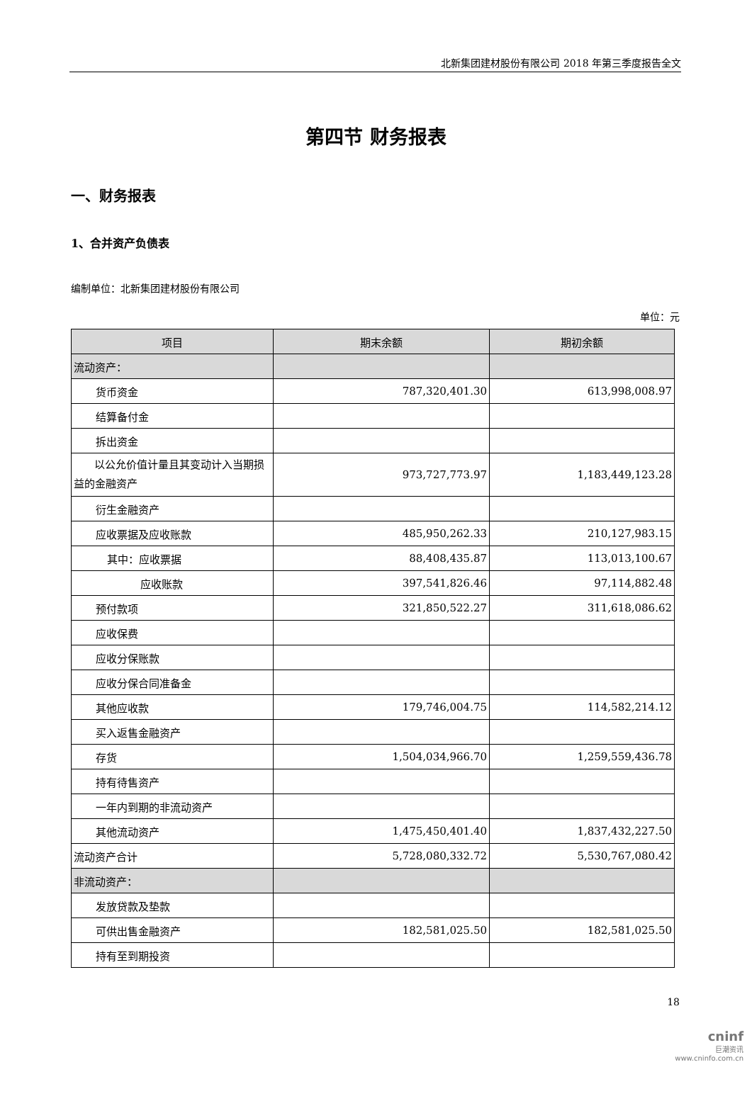北新集团建材股份有限公司 2018 年第三季度报告全文
第四节 财务报表
一、财务报表
1、合并资产负债表
编制单位：北新集团建材股份有限公司
单位：元
| 项目 | 期末余额 | 期初余额 |
| --- | --- | --- |
| 流动资产： | | |
| 货币资金 | 787,320,401.30 | 613,998,008.97 |
| 结算备付金 | | |
| 拆出资金 | | |
| 以公允价值计量且其变动计入当期损益的金融资产 | 973,727,773.97 | 1,183,449,123.28 |
| 衍生金融资产 | | |
| 应收票据及应收账款 | 485,950,262.33 | 210,127,983.15 |
| 其中：应收票据 | 88,408,435.87 | 113,013,100.67 |
| 应收账款 | 397,541,826.46 | 97,114,882.48 |
| 预付款项 | 321,850,522.27 | 311,618,086.62 |
| 应收保费 | | |
| 应收分保账款 | | |
| 应收分保合同准备金 | | |
| 其他应收款 | 179,746,004.75 | 114,582,214.12 |
| 买入返售金融资产 | | |
| 存货 | 1,504,034,966.70 | 1,259,559,436.78 |
| 持有待售资产 | | |
| 一年内到期的非流动资产 | | |
| 其他流动资产 | 1,475,450,401.40 | 1,837,432,227.50 |
| 流动资产合计 | 5,728,080,332.72 | 5,530,767,080.42 |
| 非流动资产： | | |
| 发放贷款及垫款 | | |
| 可供出售金融资产 | 182,581,025.50 | 182,581,025.50 |
| 持有至到期投资 | | |
18
cninf
巨潮资讯
www.cninfo.com.cn